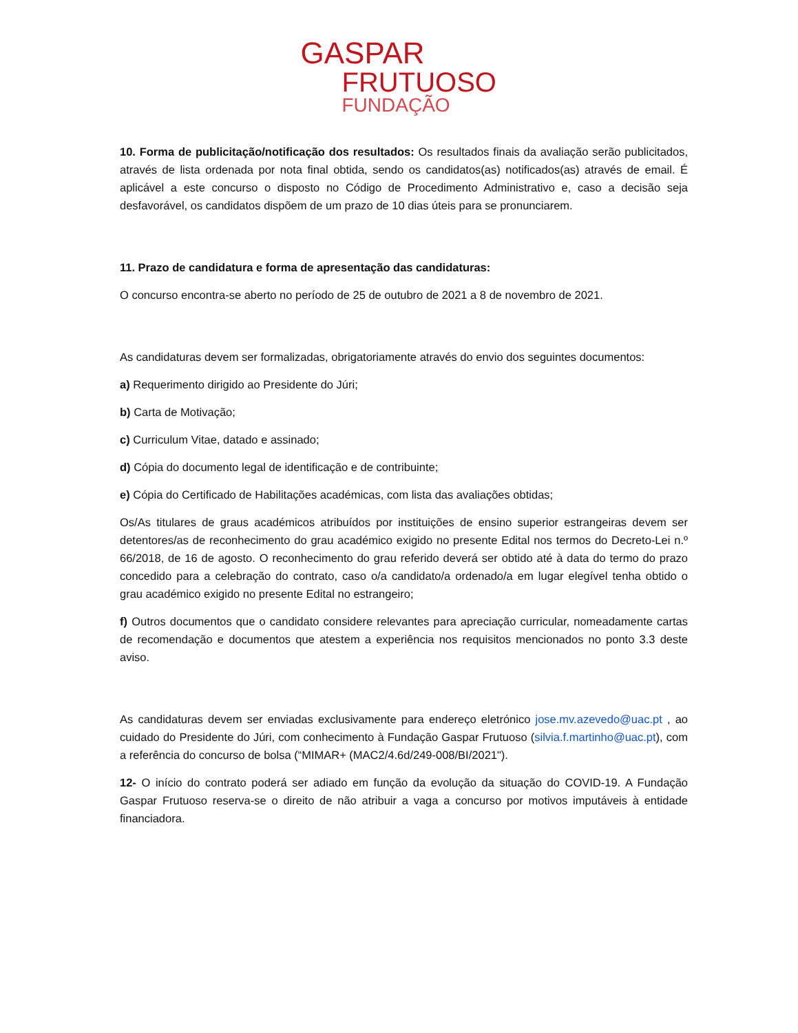GASPAR
FRUTUOSO
FUNDAÇÃO
10. Forma de publicitação/notificação dos resultados: Os resultados finais da avaliação serão publicitados, através de lista ordenada por nota final obtida, sendo os candidatos(as) notificados(as) através de email. É aplicável a este concurso o disposto no Código de Procedimento Administrativo e, caso a decisão seja desfavorável, os candidatos dispõem de um prazo de 10 dias úteis para se pronunciarem.
11. Prazo de candidatura e forma de apresentação das candidaturas:
O concurso encontra-se aberto no período de 25 de outubro de 2021 a 8 de novembro de 2021.
As candidaturas devem ser formalizadas, obrigatoriamente através do envio dos seguintes documentos:
a) Requerimento dirigido ao Presidente do Júri;
b) Carta de Motivação;
c) Curriculum Vitae, datado e assinado;
d) Cópia do documento legal de identificação e de contribuinte;
e) Cópia do Certificado de Habilitações académicas, com lista das avaliações obtidas;
Os/As titulares de graus académicos atribuídos por instituições de ensino superior estrangeiras devem ser detentores/as de reconhecimento do grau académico exigido no presente Edital nos termos do Decreto-Lei n.º 66/2018, de 16 de agosto. O reconhecimento do grau referido deverá ser obtido até à data do termo do prazo concedido para a celebração do contrato, caso o/a candidato/a ordenado/a em lugar elegível tenha obtido o grau académico exigido no presente Edital no estrangeiro;
f) Outros documentos que o candidato considere relevantes para apreciação curricular, nomeadamente cartas de recomendação e documentos que atestem a experiência nos requisitos mencionados no ponto 3.3 deste aviso.
As candidaturas devem ser enviadas exclusivamente para endereço eletrónico jose.mv.azevedo@uac.pt , ao cuidado do Presidente do Júri, com conhecimento à Fundação Gaspar Frutuoso (silvia.f.martinho@uac.pt), com a referência do concurso de bolsa (“MIMAR+ (MAC2/4.6d/249-008/BI/2021").
12- O início do contrato poderá ser adiado em função da evolução da situação do COVID-19. A Fundação Gaspar Frutuoso reserva-se o direito de não atribuir a vaga a concurso por motivos imputáveis à entidade financiadora.